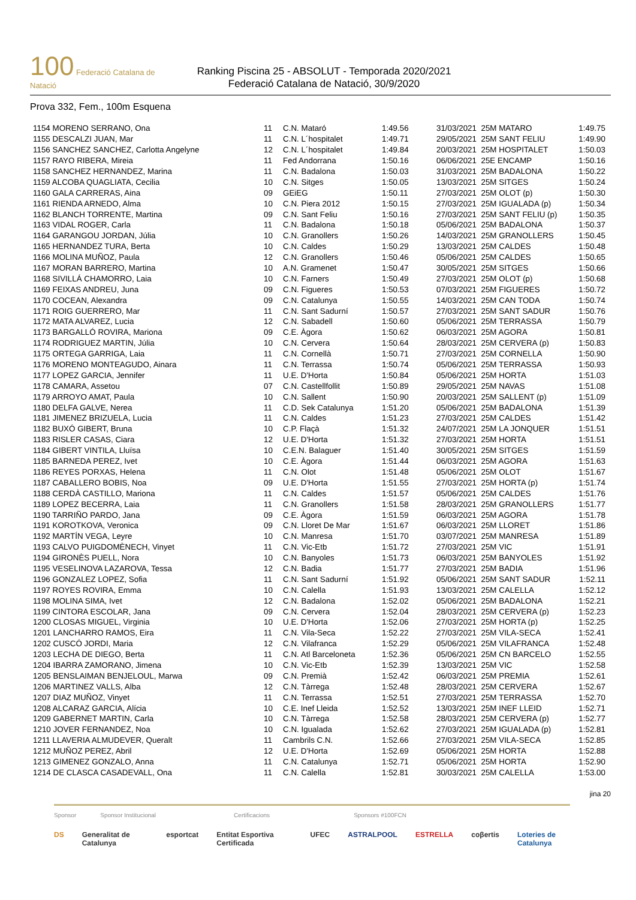100 Federació Catalana de Natació
Ranking Piscina 25 - ABSOLUT - Temporada 2020/2021
Federació Catalana de Natació, 30/9/2020
Prova 332, Fem., 100m Esquena
| 1154 MORENO SERRANO, Ona | 11 | C.N. Mataró | 1:49.56 | 31/03/2021 | 25M MATARO | 1:49.75 |
| 1155 DESCALZI JUAN, Mar | 11 | C.N. L´hospitalet | 1:49.71 | 29/05/2021 | 25M SANT FELIU | 1:49.90 |
| 1156 SANCHEZ SANCHEZ, Carlotta Angelyne | 12 | C.N. L´hospitalet | 1:49.84 | 20/03/2021 | 25M HOSPITALET | 1:50.03 |
| 1157 RAYO RIBERA, Mireia | 11 | Fed Andorrana | 1:50.16 | 06/06/2021 | 25E ENCAMP | 1:50.16 |
| 1158 SANCHEZ HERNANDEZ, Marina | 11 | C.N. Badalona | 1:50.03 | 31/03/2021 | 25M BADALONA | 1:50.22 |
| 1159 ALCOBA QUAGLIATA, Cecilia | 10 | C.N. Sitges | 1:50.05 | 13/03/2021 | 25M SITGES | 1:50.24 |
| 1160 GALA CARRERAS, Aina | 09 | GEiEG | 1:50.11 | 27/03/2021 | 25M OLOT (p) | 1:50.30 |
| 1161 RIENDA ARNEDO, Alma | 10 | C.N. Piera 2012 | 1:50.15 | 27/03/2021 | 25M IGUALADA (p) | 1:50.34 |
| 1162 BLANCH TORRENTE, Martina | 09 | C.N. Sant Feliu | 1:50.16 | 27/03/2021 | 25M SANT FELIU (p) | 1:50.35 |
| 1163 VIDAL ROGER, Carla | 11 | C.N. Badalona | 1:50.18 | 05/06/2021 | 25M BADALONA | 1:50.37 |
| 1164 GARANGOU JORDAN, Júlia | 10 | C.N. Granollers | 1:50.26 | 14/03/2021 | 25M GRANOLLERS | 1:50.45 |
| 1165 HERNANDEZ TURA, Berta | 10 | C.N. Caldes | 1:50.29 | 13/03/2021 | 25M CALDES | 1:50.48 |
| 1166 MOLINA MUÑOZ, Paula | 12 | C.N. Granollers | 1:50.46 | 05/06/2021 | 25M CALDES | 1:50.65 |
| 1167 MORAN BARRERO, Martina | 10 | A.N. Gramenet | 1:50.47 | 30/05/2021 | 25M SITGES | 1:50.66 |
| 1168 SIVILLÁ CHAMORRO, Laia | 10 | C.N. Farners | 1:50.49 | 27/03/2021 | 25M OLOT (p) | 1:50.68 |
| 1169 FEIXAS ANDREU, Juna | 09 | C.N. Figueres | 1:50.53 | 07/03/2021 | 25M FIGUERES | 1:50.72 |
| 1170 COCEAN, Alexandra | 09 | C.N. Catalunya | 1:50.55 | 14/03/2021 | 25M CAN TODA | 1:50.74 |
| 1171 ROIG GUERRERO, Mar | 11 | C.N. Sant Sadurní | 1:50.57 | 27/03/2021 | 25M SANT SADUR | 1:50.76 |
| 1172 MATA ALVAREZ, Lucia | 12 | C.N. Sabadell | 1:50.60 | 05/06/2021 | 25M TERRASSA | 1:50.79 |
| 1173 BARGALLÓ ROVIRA, Mariona | 09 | C.E. Àgora | 1:50.62 | 06/03/2021 | 25M AGORA | 1:50.81 |
| 1174 RODRIGUEZ MARTIN, Júlia | 10 | C.N. Cervera | 1:50.64 | 28/03/2021 | 25M CERVERA (p) | 1:50.83 |
| 1175 ORTEGA GARRIGA, Laia | 11 | C.N. Cornellà | 1:50.71 | 27/03/2021 | 25M CORNELLA | 1:50.90 |
| 1176 MORENO MONTEAGUDO, Ainara | 11 | C.N. Terrassa | 1:50.74 | 05/06/2021 | 25M TERRASSA | 1:50.93 |
| 1177 LOPEZ GARCIA, Jennifer | 11 | U.E. D'Horta | 1:50.84 | 05/06/2021 | 25M HORTA | 1:51.03 |
| 1178 CAMARA, Assetou | 07 | C.N. Castellfollit | 1:50.89 | 29/05/2021 | 25M NAVAS | 1:51.08 |
| 1179 ARROYO AMAT, Paula | 10 | C.N. Sallent | 1:50.90 | 20/03/2021 | 25M SALLENT (p) | 1:51.09 |
| 1180 DELFA GALVE, Nerea | 11 | C.D. Sek Catalunya | 1:51.20 | 05/06/2021 | 25M BADALONA | 1:51.39 |
| 1181 JIMENEZ BRIZUELA, Lucia | 11 | C.N. Caldes | 1:51.23 | 27/03/2021 | 25M CALDES | 1:51.42 |
| 1182 BUXÓ GIBERT, Bruna | 10 | C.P. Flaçà | 1:51.32 | 24/07/2021 | 25M LA JONQUER | 1:51.51 |
| 1183 RISLER CASAS, Ciara | 12 | U.E. D'Horta | 1:51.32 | 27/03/2021 | 25M HORTA | 1:51.51 |
| 1184 GIBERT VINTILA, Lluïsa | 10 | C.E.N. Balaguer | 1:51.40 | 30/05/2021 | 25M SITGES | 1:51.59 |
| 1185 BARNEDA PEREZ, Ivet | 10 | C.E. Àgora | 1:51.44 | 06/03/2021 | 25M AGORA | 1:51.63 |
| 1186 REYES PORXAS, Helena | 11 | C.N. Olot | 1:51.48 | 05/06/2021 | 25M OLOT | 1:51.67 |
| 1187 CABALLERO BOBIS, Noa | 09 | U.E. D'Horta | 1:51.55 | 27/03/2021 | 25M HORTA (p) | 1:51.74 |
| 1188 CERDÀ CASTILLO, Mariona | 11 | C.N. Caldes | 1:51.57 | 05/06/2021 | 25M CALDES | 1:51.76 |
| 1189 LOPEZ BECERRA, Laia | 11 | C.N. Granollers | 1:51.58 | 28/03/2021 | 25M GRANOLLERS | 1:51.77 |
| 1190 TARRIÑO PARDO, Jana | 09 | C.E. Àgora | 1:51.59 | 06/03/2021 | 25M AGORA | 1:51.78 |
| 1191 KOROTKOVA, Veronica | 09 | C.N. Lloret De Mar | 1:51.67 | 06/03/2021 | 25M LLORET | 1:51.86 |
| 1192 MARTÍN VEGA, Leyre | 10 | C.N. Manresa | 1:51.70 | 03/07/2021 | 25M MANRESA | 1:51.89 |
| 1193 CALVO PUIGDOMÈNECH, Vinyet | 11 | C.N. Vic-Etb | 1:51.72 | 27/03/2021 | 25M VIC | 1:51.91 |
| 1194 GIRONÈS PUELL, Nora | 10 | C.N. Banyoles | 1:51.73 | 06/03/2021 | 25M BANYOLES | 1:51.92 |
| 1195 VESELINOVA LAZAROVA, Tessa | 12 | C.N. Badia | 1:51.77 | 27/03/2021 | 25M BADIA | 1:51.96 |
| 1196 GONZALEZ LOPEZ, Sofia | 11 | C.N. Sant Sadurní | 1:51.92 | 05/06/2021 | 25M SANT SADUR | 1:52.11 |
| 1197 ROYES ROVIRA, Emma | 10 | C.N. Calella | 1:51.93 | 13/03/2021 | 25M CALELLA | 1:52.12 |
| 1198 MOLINA SIMA, Ivet | 12 | C.N. Badalona | 1:52.02 | 05/06/2021 | 25M BADALONA | 1:52.21 |
| 1199 CINTORA ESCOLAR, Jana | 09 | C.N. Cervera | 1:52.04 | 28/03/2021 | 25M CERVERA (p) | 1:52.23 |
| 1200 CLOSAS MIGUEL, Virginia | 10 | U.E. D'Horta | 1:52.06 | 27/03/2021 | 25M HORTA (p) | 1:52.25 |
| 1201 LANCHARRO RAMOS, Eira | 11 | C.N. Vila-Seca | 1:52.22 | 27/03/2021 | 25M VILA-SECA | 1:52.41 |
| 1202 CUSCÓ JORDI, Maria | 12 | C.N. Vilafranca | 1:52.29 | 05/06/2021 | 25M VILAFRANCA | 1:52.48 |
| 1203 LECHA DE DIEGO, Berta | 11 | C.N. Atl Barceloneta | 1:52.36 | 05/06/2021 | 25M CN BARCELO | 1:52.55 |
| 1204 IBARRA ZAMORANO, Jimena | 10 | C.N. Vic-Etb | 1:52.39 | 13/03/2021 | 25M VIC | 1:52.58 |
| 1205 BENSLAIMAN BENJELOUL, Marwa | 09 | C.N. Premià | 1:52.42 | 06/03/2021 | 25M PREMIA | 1:52.61 |
| 1206 MARTINEZ VALLS, Alba | 12 | C.N. Tàrrega | 1:52.48 | 28/03/2021 | 25M CERVERA | 1:52.67 |
| 1207 DIAZ MUÑOZ, Vinyet | 11 | C.N. Terrassa | 1:52.51 | 27/03/2021 | 25M TERRASSA | 1:52.70 |
| 1208 ALCARAZ GARCIA, Alícia | 10 | C.E. Inef Lleida | 1:52.52 | 13/03/2021 | 25M INEF LLEID | 1:52.71 |
| 1209 GABERNET MARTIN, Carla | 10 | C.N. Tàrrega | 1:52.58 | 28/03/2021 | 25M CERVERA (p) | 1:52.77 |
| 1210 JOVER FERNANDEZ, Noa | 10 | C.N. Igualada | 1:52.62 | 27/03/2021 | 25M IGUALADA (p) | 1:52.81 |
| 1211 LLAVERIA ALMUDEVER, Queralt | 11 | Cambrils C.N. | 1:52.66 | 27/03/2021 | 25M VILA-SECA | 1:52.85 |
| 1212 MUÑOZ PEREZ, Abril | 12 | U.E. D'Horta | 1:52.69 | 05/06/2021 | 25M HORTA | 1:52.88 |
| 1213 GIMENEZ GONZALO, Anna | 11 | C.N. Catalunya | 1:52.71 | 05/06/2021 | 25M HORTA | 1:52.90 |
| 1214 DE CLASCA CASADEVALL, Ona | 11 | C.N. Calella | 1:52.81 | 30/03/2021 | 25M CALELLA | 1:53.00 |
jina 20
Sponsor Sponsor Institucional Certificacions Sponsors #100FCN
DS Generalitat de Catalunya esportcat Entitat Esportiva Certificada UFEC ASTRALPOOL ESTRELLA coβertis Loteries de Catalunya